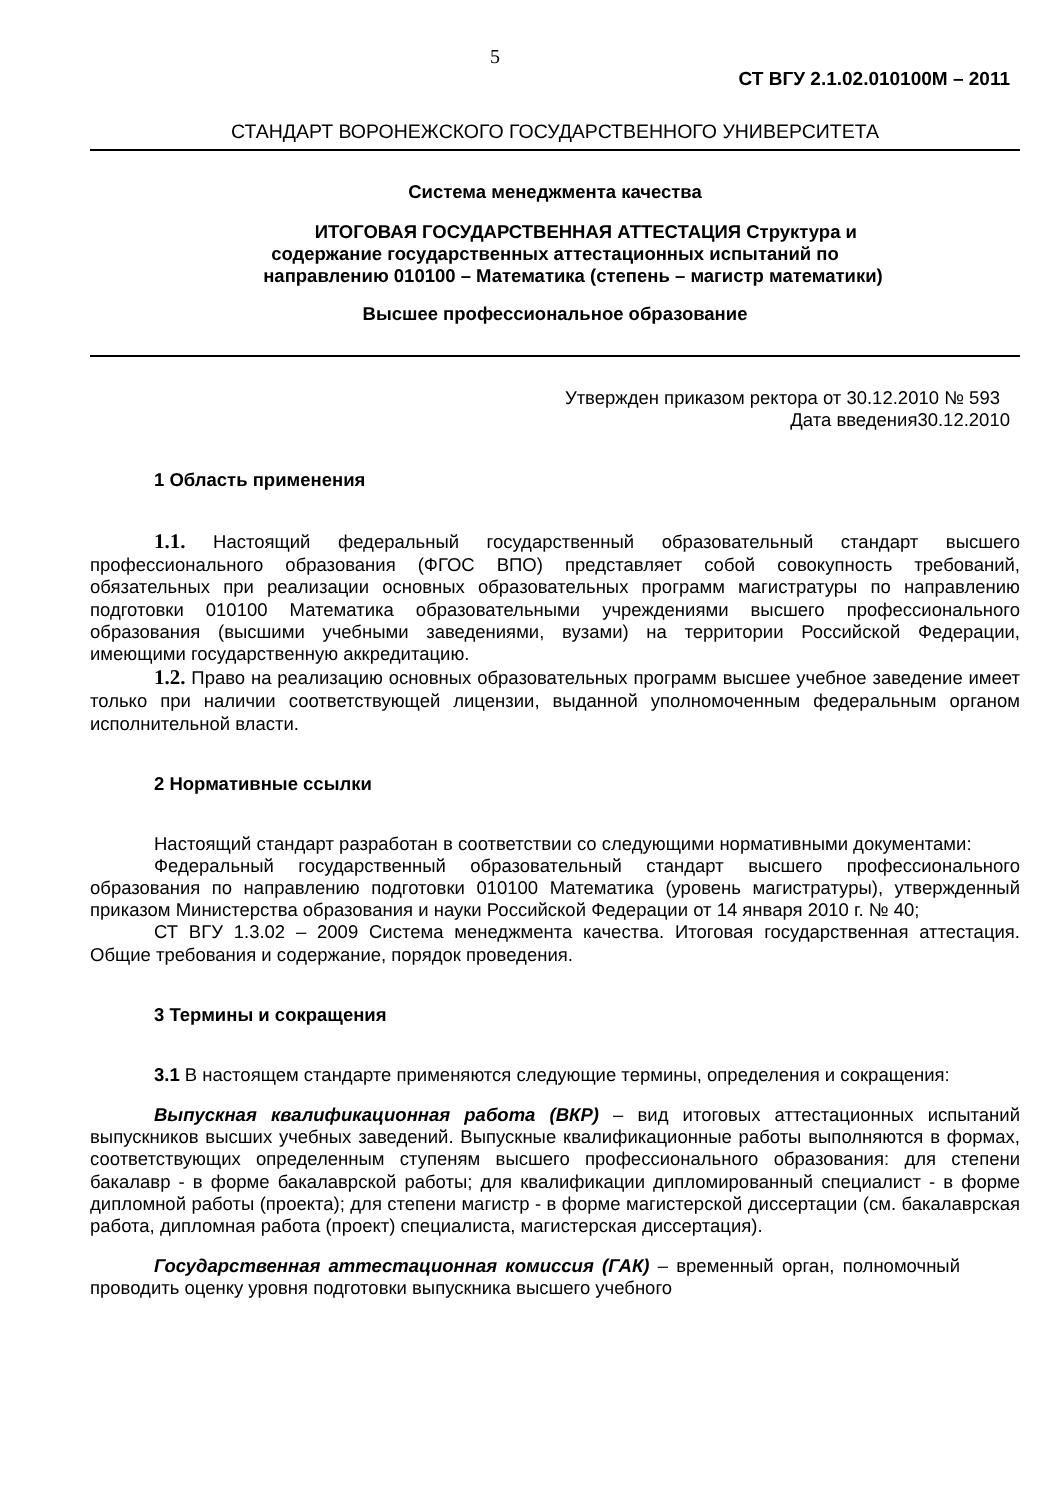5
СТ ВГУ 2.1.02.010100М – 2011
СТАНДАРТ ВОРОНЕЖСКОГО ГОСУДАРСТВЕННОГО УНИВЕРСИТЕТА
Система менеджмента качества
ИТОГОВАЯ ГОСУДАРСТВЕННАЯ АТТЕСТАЦИЯ Структура и
содержание государственных аттестационных испытаний по
направлению 010100 – Математика (степень – магистр математики)
Высшее профессиональное образование
Утвержден приказом ректора от 30.12.2010 № 593
Дата введения30.12.2010
1 Область применения
1.1. Настоящий федеральный государственный образовательный стандарт высшего профессионального образования (ФГОС ВПО) представляет собой совокупность требований, обязательных при реализации основных образовательных программ магистратуры по направлению подготовки 010100 Математика образовательными учреждениями высшего профессионального образования (высшими учебными заведениями, вузами) на территории Российской Федерации, имеющими государственную аккредитацию.
1.2. Право на реализацию основных образовательных программ высшее учебное заведение имеет только при наличии соответствующей лицензии, выданной уполномоченным федеральным органом исполнительной власти.
2 Нормативные ссылки
Настоящий стандарт разработан в соответствии со следующими нормативными документами:
Федеральный государственный образовательный стандарт высшего профессионального образования по направлению подготовки 010100 Математика (уровень магистратуры), утвержденный приказом Министерства образования и науки Российской Федерации от 14 января 2010 г. № 40;
СТ ВГУ 1.3.02 – 2009 Система менеджмента качества. Итоговая государственная аттестация. Общие требования и содержание, порядок проведения.
3 Термины и сокращения
3.1 В настоящем стандарте применяются следующие термины, определения и сокращения:
Выпускная квалификационная работа (ВКР) – вид итоговых аттестационных испытаний выпускников высших учебных заведений. Выпускные квалификационные работы выполняются в формах, соответствующих определенным ступеням высшего профессионального образования: для степени бакалавр - в форме бакалаврской работы; для квалификации дипломированный специалист - в форме дипломной работы (проекта); для степени магистр - в форме магистерской диссертации (см. бакалаврская работа, дипломная работа (проект) специалиста, магистерская диссертация).
Государственная аттестационная комиссия (ГАК) – временный орган, полномочный проводить оценку уровня подготовки выпускника высшего учебного